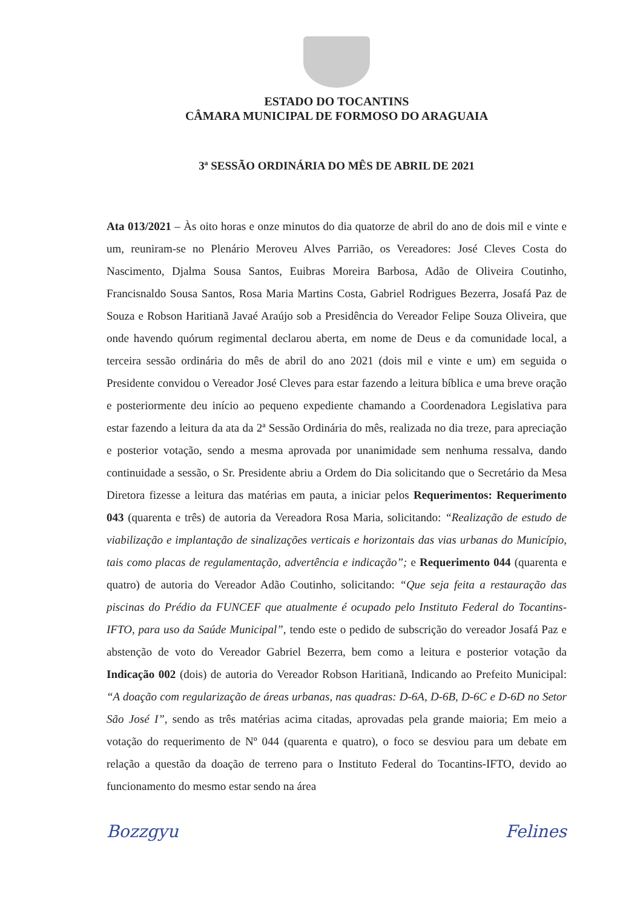ESTADO DO TOCANTINS
CÂMARA MUNICIPAL DE FORMOSO DO ARAGUAIA
3ª SESSÃO ORDINÁRIA DO MÊS DE ABRIL DE 2021
Ata 013/2021 – Às oito horas e onze minutos do dia quatorze de abril do ano de dois mil e vinte e um, reuniram-se no Plenário Meroveu Alves Parrião, os Vereadores: José Cleves Costa do Nascimento, Djalma Sousa Santos, Euibras Moreira Barbosa, Adão de Oliveira Coutinho, Francisnaldo Sousa Santos, Rosa Maria Martins Costa, Gabriel Rodrigues Bezerra, Josafá Paz de Souza e Robson Haritianã Javaé Araújo sob a Presidência do Vereador Felipe Souza Oliveira, que onde havendo quórum regimental declarou aberta, em nome de Deus e da comunidade local, a terceira sessão ordinária do mês de abril do ano 2021 (dois mil e vinte e um) em seguida o Presidente convidou o Vereador José Cleves para estar fazendo a leitura bíblica e uma breve oração e posteriormente deu início ao pequeno expediente chamando a Coordenadora Legislativa para estar fazendo a leitura da ata da 2ª Sessão Ordinária do mês, realizada no dia treze, para apreciação e posterior votação, sendo a mesma aprovada por unanimidade sem nenhuma ressalva, dando continuidade a sessão, o Sr. Presidente abriu a Ordem do Dia solicitando que o Secretário da Mesa Diretora fizesse a leitura das matérias em pauta, a iniciar pelos Requerimentos: Requerimento 043 (quarenta e três) de autoria da Vereadora Rosa Maria, solicitando: “Realização de estudo de viabilização e implantação de sinalizações verticais e horizontais das vias urbanas do Município, tais como placas de regulamentação, advertência e indicação”; e Requerimento 044 (quarenta e quatro) de autoria do Vereador Adão Coutinho, solicitando: “Que seja feita a restauração das piscinas do Prédio da FUNCEF que atualmente é ocupado pelo Instituto Federal do Tocantins-IFTO, para uso da Saúde Municipal”, tendo este o pedido de subscrição do vereador Josafá Paz e abstenção de voto do Vereador Gabriel Bezerra, bem como a leitura e posterior votação da Indicação 002 (dois) de autoria do Vereador Robson Haritianã, Indicando ao Prefeito Municipal: “A doação com regularização de áreas urbanas, nas quadras: D-6A, D-6B, D-6C e D-6D no Setor São José I”, sendo as três matérias acima citadas, aprovadas pela grande maioria; Em meio a votação do requerimento de Nº 044 (quarenta e quatro), o foco se desviou para um debate em relação a questão da doação de terreno para o Instituto Federal do Tocantins-IFTO, devido ao funcionamento do mesmo estar sendo na área
Bozzgyu Felines